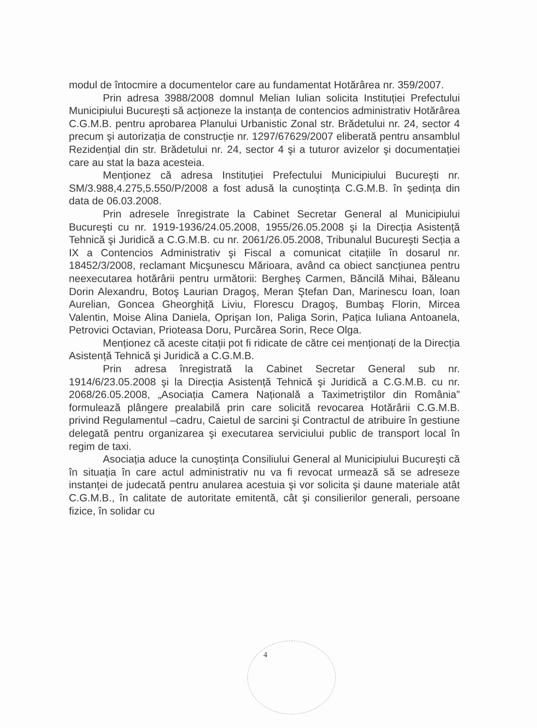modul de întocmire a documentelor care au fundamentat Hotărârea nr. 359/2007.
Prin adresa 3988/2008 domnul Melian Iulian solicita Instituției Prefectului Municipiului Bucureşti să acționeze la instanța de contencios administrativ Hotărârea C.G.M.B. pentru aprobarea Planului Urbanistic Zonal str. Brădetului nr. 24, sector 4 precum şi autorizația de construcție nr. 1297/67629/2007 eliberată pentru ansamblul Rezidențial din str. Brădetului nr. 24, sector 4 şi a tuturor avizelor şi documentației care au stat la baza acesteia.
Menționez că adresa Instituției Prefectului Municipiului Bucureşti nr. SM/3.988,4.275,5.550/P/2008 a fost adusă la cunoştința C.G.M.B. în şedința din data de 06.03.2008.
Prin adresele înregistrate la Cabinet Secretar General al Municipiului Bucureşti cu nr. 1919-1936/24.05.2008, 1955/26.05.2008 şi la Direcția Asistență Tehnică şi Juridică a C.G.M.B. cu nr. 2061/26.05.2008, Tribunalul Bucureşti Secția a IX a Contencios Administrativ şi Fiscal a comunicat citațiile în dosarul nr. 18452/3/2008, reclamant Micşunescu Mărioara, având ca obiect sancțiunea pentru neexecutarea hotărârii pentru următorii: Bergheş Carmen, Băncilă Mihai, Băleanu Dorin Alexandru, Botoş Laurian Dragoş, Meran Ştefan Dan, Marinescu Ioan, Ioan Aurelian, Goncea Gheorghiță Liviu, Florescu Dragoş, Bumbaş Florin, Mircea Valentin, Moise Alina Daniela, Oprişan Ion, Paliga Sorin, Pațica Iuliana Antoanela, Petrovici Octavian, Prioteasa Doru, Purcărea Sorin, Rece Olga.
Menționez că aceste citații pot fi ridicate de către cei menționați de la Direcția Asistență Tehnică şi Juridică a C.G.M.B.
Prin adresa înregistrată la Cabinet Secretar General sub nr. 1914/6/23.05.2008 şi la Direcția Asistență Tehnică şi Juridică a C.G.M.B. cu nr. 2068/26.05.2008, „Asociația Camera Națională a Taximetriştilor din România” formulează plângere prealabilă prin care solicită revocarea Hotărârii C.G.M.B. privind Regulamentul –cadru, Caietul de sarcini şi Contractul de atribuire în gestiune delegată pentru organizarea şi executarea serviciului public de transport local în regim de taxi.
Asociația aduce la cunoştința Consiliului General al Municipiului Bucureşti că în situația în care actul administrativ nu va fi revocat urmează să se adreseze instanței de judecată pentru anularea acestuia şi vor solicita şi daune materiale atât C.G.M.B., în calitate de autoritate emitentă, cât şi consilierilor generali, persoane fizice, în solidar cu
4